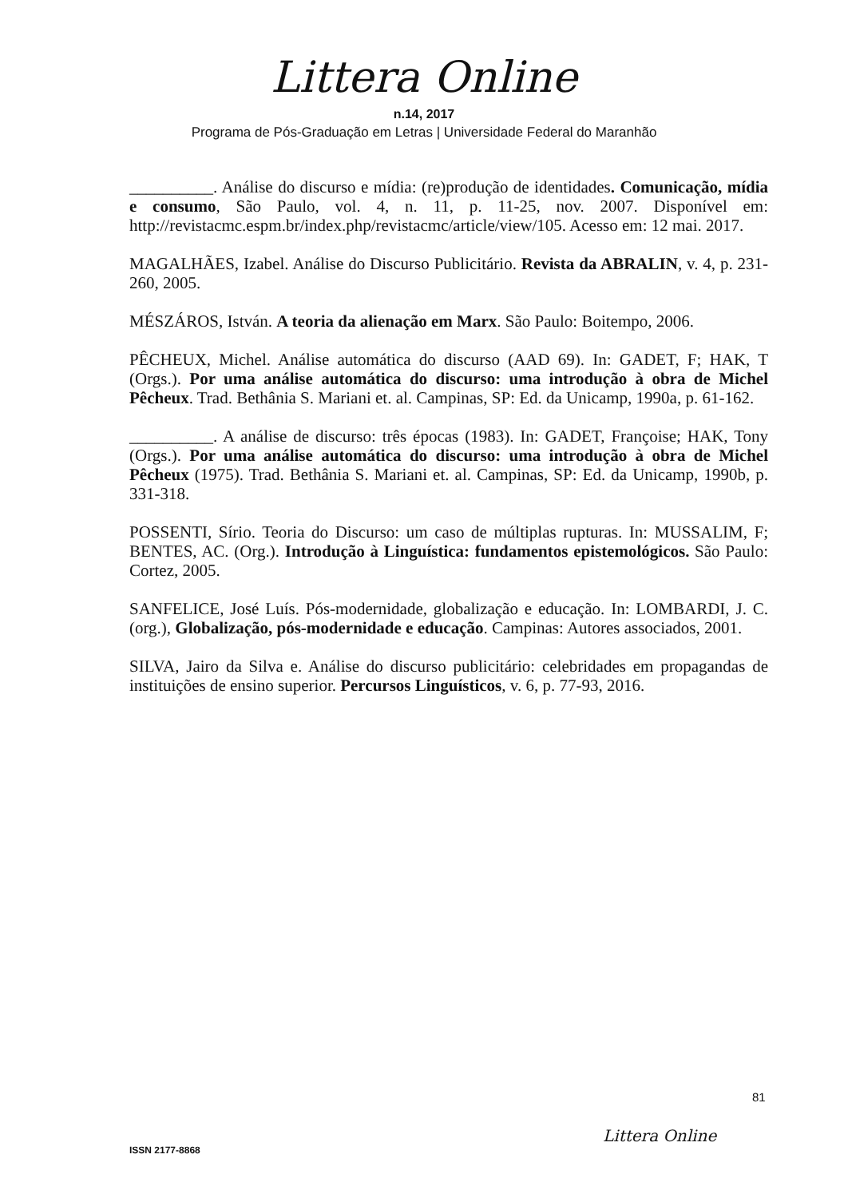Littera Online
n.14, 2017
Programa de Pós-Graduação em Letras | Universidade Federal do Maranhão
__________. Análise do discurso e mídia: (re)produção de identidades. Comunicação, mídia e consumo, São Paulo, vol. 4, n. 11, p. 11-25, nov. 2007. Disponível em: http://revistacmc.espm.br/index.php/revistacmc/article/view/105. Acesso em: 12 mai. 2017.
MAGALHÃES, Izabel. Análise do Discurso Publicitário. Revista da ABRALIN, v. 4, p. 231-260, 2005.
MÉSZÁROS, István. A teoria da alienação em Marx. São Paulo: Boitempo, 2006.
PÊCHEUX, Michel. Análise automática do discurso (AAD 69). In: GADET, F; HAK, T (Orgs.). Por uma análise automática do discurso: uma introdução à obra de Michel Pêcheux. Trad. Bethânia S. Mariani et. al. Campinas, SP: Ed. da Unicamp, 1990a, p. 61-162.
__________. A análise de discurso: três épocas (1983). In: GADET, Françoise; HAK, Tony (Orgs.). Por uma análise automática do discurso: uma introdução à obra de Michel Pêcheux (1975). Trad. Bethânia S. Mariani et. al. Campinas, SP: Ed. da Unicamp, 1990b, p. 331-318.
POSSENTI, Sírio. Teoria do Discurso: um caso de múltiplas rupturas. In: MUSSALIM, F; BENTES, AC. (Org.). Introdução à Linguística: fundamentos epistemológicos. São Paulo: Cortez, 2005.
SANFELICE, José Luís. Pós-modernidade, globalização e educação. In: LOMBARDI, J. C. (org.), Globalização, pós-modernidade e educação. Campinas: Autores associados, 2001.
SILVA, Jairo da Silva e. Análise do discurso publicitário: celebridades em propagandas de instituições de ensino superior. Percursos Linguísticos, v. 6, p. 77-93, 2016.
81
Littera Online
ISSN 2177-8868